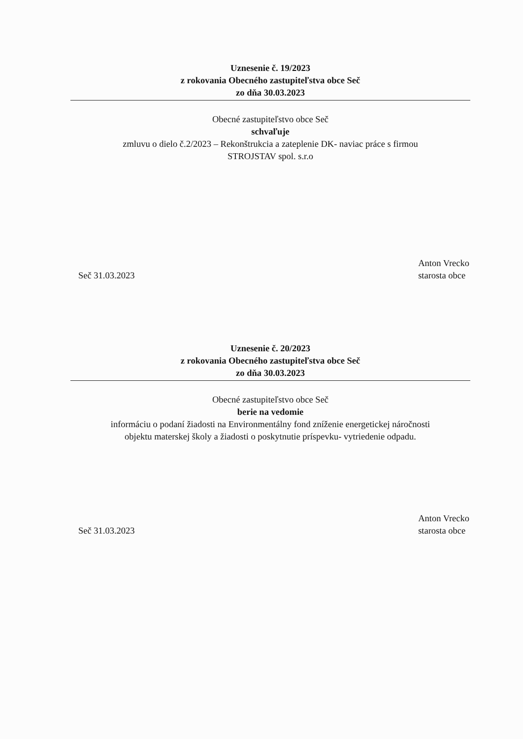Uznesenie č. 19/2023
z rokovania Obecného zastupiteľstva obce Seč
zo dňa 30.03.2023
Obecné zastupiteľstvo obce Seč
schvaľuje
zmluvu o dielo č.2/2023 – Rekonštrukcia a zateplenie DK- naviac práce s firmou
STROJSTAV spol. s.r.o
Seč 31.03.2023 Anton Vrecko
starosta obce
Uznesenie č. 20/2023
z rokovania Obecného zastupiteľstva obce Seč
zo dňa 30.03.2023
Obecné zastupiteľstvo obce Seč
berie na vedomie
informáciu o podaní žiadosti na Environmentálny fond zníženie energetickej náročnosti
objektu materskej školy a žiadosti o poskytnutie príspevku- vytriedenie odpadu.
Seč 31.03.2023 Anton Vrecko
starosta obce